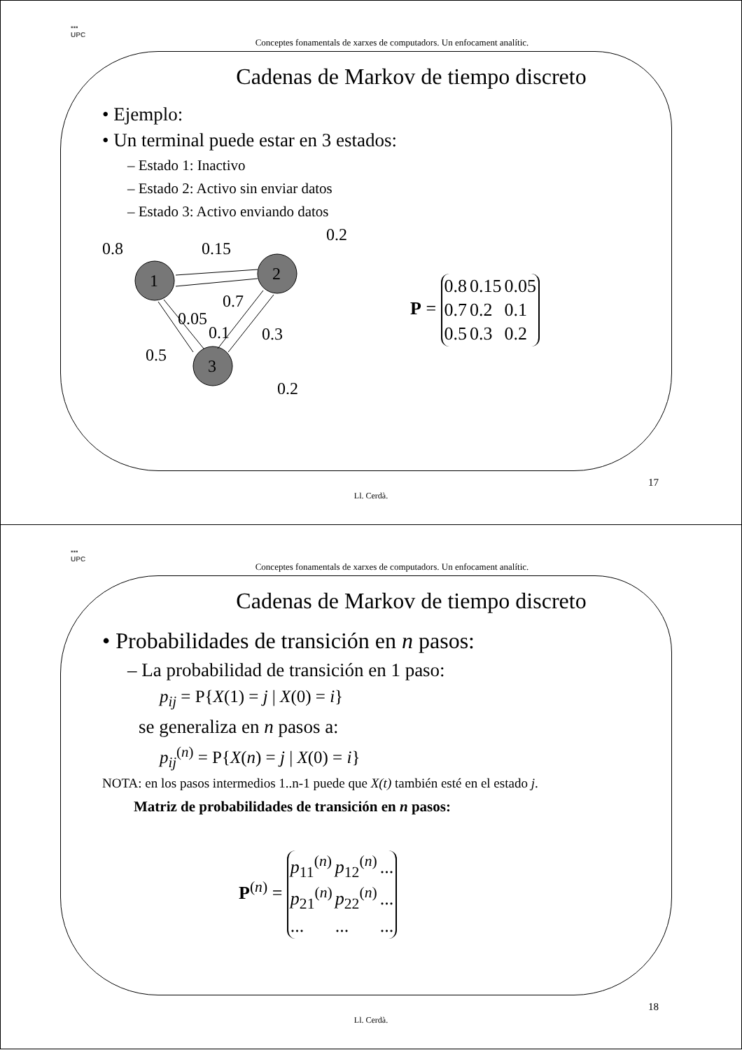▪▪▪
UPC
Conceptes fonamentals de xarxes de computadors. Un enfocament analític.
Cadenas de Markov de tiempo discreto
• Ejemplo:
• Un terminal puede estar en 3 estados:
– Estado 1: Inactivo
– Estado 2: Activo sin enviar datos
– Estado 3: Activo enviando datos
0.8
0.15
0.2
1
2
3
0.7
0.05
0.1
0.3
0.5
0.2
P =
| 0.8 | 0.15 | 0.05 |
| 0.7 | 0.2 | 0.1 |
| 0.5 | 0.3 | 0.2 |
17
Ll. Cerdà.
▪▪▪
UPC
Conceptes fonamentals de xarxes de computadors. Un enfocament analític.
Cadenas de Markov de tiempo discreto
• Probabilidades de transición en n pasos:
– La probabilidad de transición en 1 paso:
p<sub>ij</sub> = P{X(1) = j | X(0) = i}
se generaliza en n pasos a:
p<sub>ij</sub><sup>(n)</sup> = P{X(n) = j | X(0) = i}
NOTA: en los pasos intermedios 1..n-1 puede que X(t) también esté en el estado j.
Matriz de probabilidades de transición en n pasos:
P<sup>(n)</sup> =
| p<sub>11</sub><sup>(n)</sup> | p<sub>12</sub><sup>(n)</sup> | ... |
| p<sub>21</sub><sup>(n)</sup> | p<sub>22</sub><sup>(n)</sup> | ... |
| ... | ... | ... |
18
Ll. Cerdà.